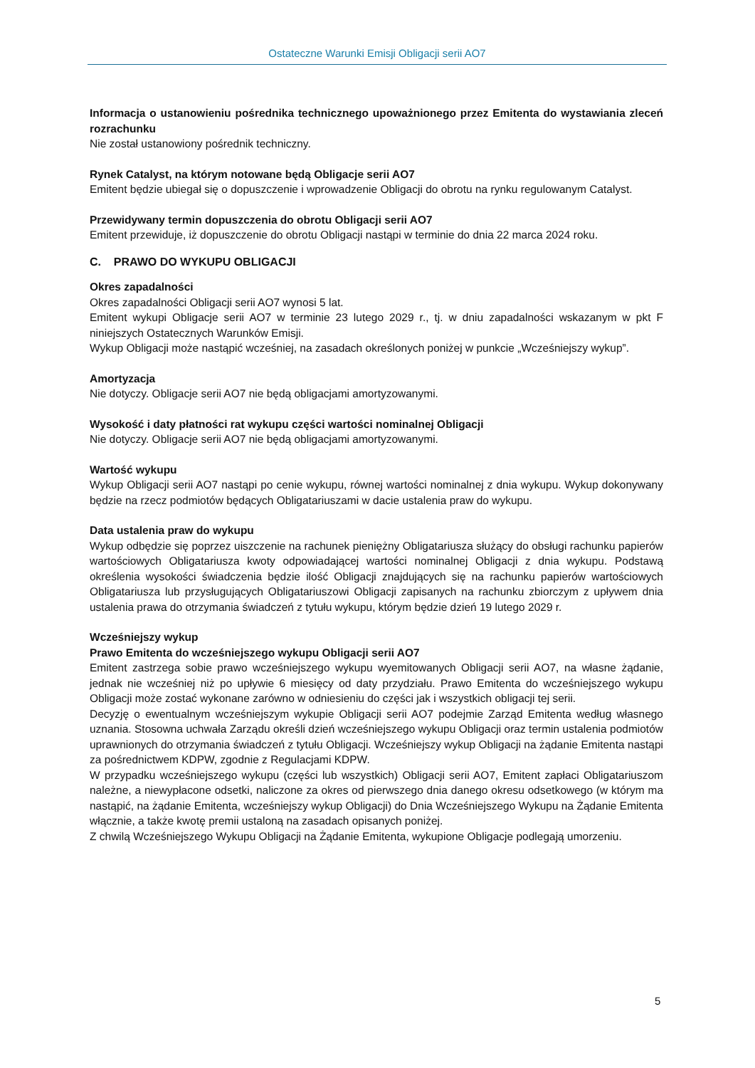Ostateczne Warunki Emisji Obligacji serii AO7
Informacja o ustanowieniu pośrednika technicznego upoważnionego przez Emitenta do wystawiania zleceń rozrachunku
Nie został ustanowiony pośrednik techniczny.
Rynek Catalyst, na którym notowane będą Obligacje serii AO7
Emitent będzie ubiegał się o dopuszczenie i wprowadzenie Obligacji do obrotu na rynku regulowanym Catalyst.
Przewidywany termin dopuszczenia do obrotu Obligacji serii AO7
Emitent przewiduje, iż dopuszczenie do obrotu Obligacji nastąpi w terminie do dnia 22 marca 2024 roku.
C. PRAWO DO WYKUPU OBLIGACJI
Okres zapadalności
Okres zapadalności Obligacji serii AO7 wynosi 5 lat.
Emitent wykupi Obligacje serii AO7 w terminie 23 lutego 2029 r., tj. w dniu zapadalności wskazanym w pkt F niniejszych Ostatecznych Warunków Emisji.
Wykup Obligacji może nastąpić wcześniej, na zasadach określonych poniżej w punkcie „Wcześniejszy wykup”.
Amortyzacja
Nie dotyczy. Obligacje serii AO7 nie będą obligacjami amortyzowanymi.
Wysokość i daty płatności rat wykupu części wartości nominalnej Obligacji
Nie dotyczy. Obligacje serii AO7 nie będą obligacjami amortyzowanymi.
Wartość wykupu
Wykup Obligacji serii AO7 nastąpi po cenie wykupu, równej wartości nominalnej z dnia wykupu. Wykup dokonywany będzie na rzecz podmiotów będących Obligatariuszami w dacie ustalenia praw do wykupu.
Data ustalenia praw do wykupu
Wykup odbędzie się poprzez uiszczenie na rachunek pieniężny Obligatariusza służący do obsługi rachunku papierów wartościowych Obligatariusza kwoty odpowiadającej wartości nominalnej Obligacji z dnia wykupu. Podstawą określenia wysokości świadczenia będzie ilość Obligacji znajdujących się na rachunku papierów wartościowych Obligatariusza lub przysługujących Obligatariuszowi Obligacji zapisanych na rachunku zbiorczym z upływem dnia ustalenia prawa do otrzymania świadczeń z tytułu wykupu, którym będzie dzień 19 lutego 2029 r.
Wcześniejszy wykup
Prawo Emitenta do wcześniejszego wykupu Obligacji serii AO7
Emitent zastrzega sobie prawo wcześniejszego wykupu wyemitowanych Obligacji serii AO7, na własne żądanie, jednak nie wcześniej niż po upływie 6 miesięcy od daty przydziału. Prawo Emitenta do wcześniejszego wykupu Obligacji może zostać wykonane zarówno w odniesieniu do części jak i wszystkich obligacji tej serii.
Decyzję o ewentualnym wcześniejszym wykupie Obligacji serii AO7 podejmie Zarząd Emitenta według własnego uznania. Stosowna uchwała Zarządu określi dzień wcześniejszego wykupu Obligacji oraz termin ustalenia podmiotów uprawnionych do otrzymania świadczeń z tytułu Obligacji. Wcześniejszy wykup Obligacji na żądanie Emitenta nastąpi za pośrednictwem KDPW, zgodnie z Regulacjami KDPW.
W przypadku wcześniejszego wykupu (części lub wszystkich) Obligacji serii AO7, Emitent zapłaci Obligatariuszom należne, a niewypłacone odsetki, naliczone za okres od pierwszego dnia danego okresu odsetkowego (w którym ma nastąpić, na żądanie Emitenta, wcześniejszy wykup Obligacji) do Dnia Wcześniejszego Wykupu na Żądanie Emitenta włącznie, a także kwotę premii ustaloną na zasadach opisanych poniżej.
Z chwilą Wcześniejszego Wykupu Obligacji na Żądanie Emitenta, wykupione Obligacje podlegają umorzeniu.
5